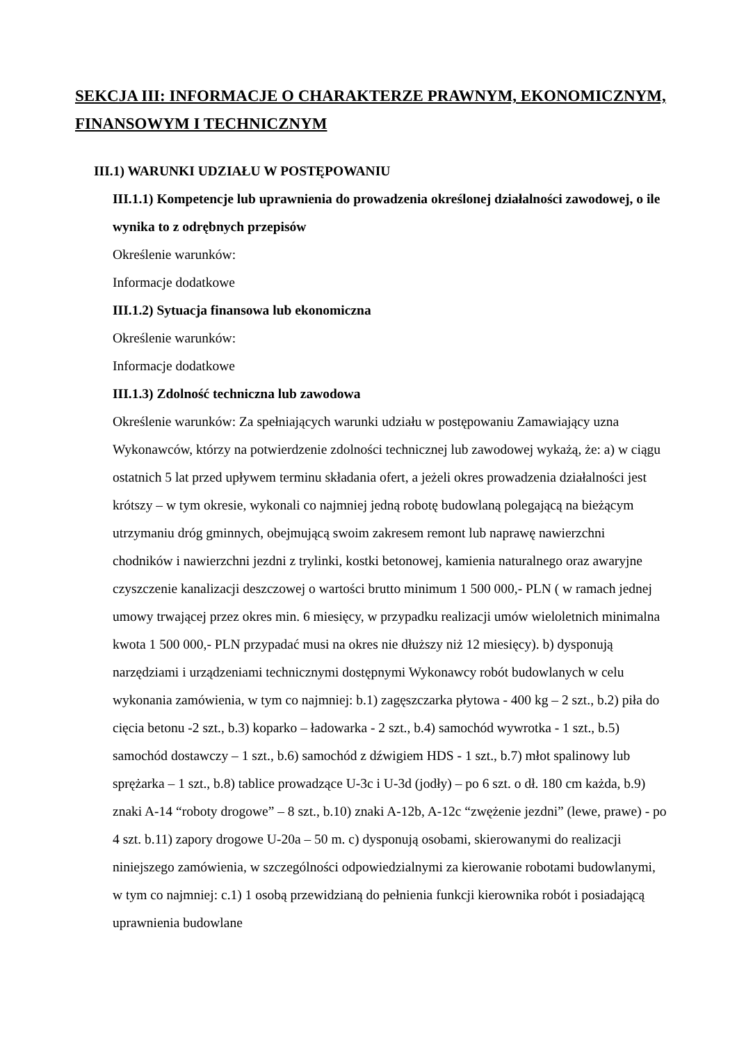SEKCJA III: INFORMACJE O CHARAKTERZE PRAWNYM, EKONOMICZNYM, FINANSOWYM I TECHNICZNYM
III.1) WARUNKI UDZIAŁU W POSTĘPOWANIU
III.1.1) Kompetencje lub uprawnienia do prowadzenia określonej działalności zawodowej, o ile wynika to z odrębnych przepisów
Określenie warunków:
Informacje dodatkowe
III.1.2) Sytuacja finansowa lub ekonomiczna
Określenie warunków:
Informacje dodatkowe
III.1.3) Zdolność techniczna lub zawodowa
Określenie warunków: Za spełniających warunki udziału w postępowaniu Zamawiający uzna Wykonawców, którzy na potwierdzenie zdolności technicznej lub zawodowej wykażą, że: a) w ciągu ostatnich 5 lat przed upływem terminu składania ofert, a jeżeli okres prowadzenia działalności jest krótszy – w tym okresie, wykonali co najmniej jedną robotę budowlaną polegającą na bieżącym utrzymaniu dróg gminnych, obejmującą swoim zakresem remont lub naprawę nawierzchni chodników i nawierzchni jezdni z trylinki, kostki betonowej, kamienia naturalnego oraz awaryjne czyszczenie kanalizacji deszczowej o wartości brutto minimum 1 500 000,- PLN ( w ramach jednej umowy trwającej przez okres min. 6 miesięcy, w przypadku realizacji umów wieloletnich minimalna kwota 1 500 000,- PLN przypadać musi na okres nie dłuższy niż 12 miesięcy). b) dysponują narzędziami i urządzeniami technicznymi dostępnymi Wykonawcy robót budowlanych w celu wykonania zamówienia, w tym co najmniej: b.1) zagęszczarka płytowa - 400 kg – 2 szt., b.2) piła do cięcia betonu -2 szt., b.3) koparko – ładowarka - 2 szt., b.4) samochód wywrotka - 1 szt., b.5) samochód dostawczy – 1 szt., b.6) samochód z dźwigiem HDS - 1 szt., b.7) młot spalinowy lub sprężarka – 1 szt., b.8) tablice prowadzące U-3c i U-3d (jodły) – po 6 szt. o dł. 180 cm każda, b.9) znaki A-14 “roboty drogowe” – 8 szt., b.10) znaki A-12b, A-12c “zwężenie jezdni” (lewe, prawe) - po 4 szt. b.11) zapory drogowe U-20a – 50 m. c) dysponują osobami, skierowanymi do realizacji niniejszego zamówienia, w szczególności odpowiedzialnymi za kierowanie robotami budowlanymi, w tym co najmniej: c.1) 1 osobą przewidzianą do pełnienia funkcji kierownika robót i posiadającą uprawnienia budowlane